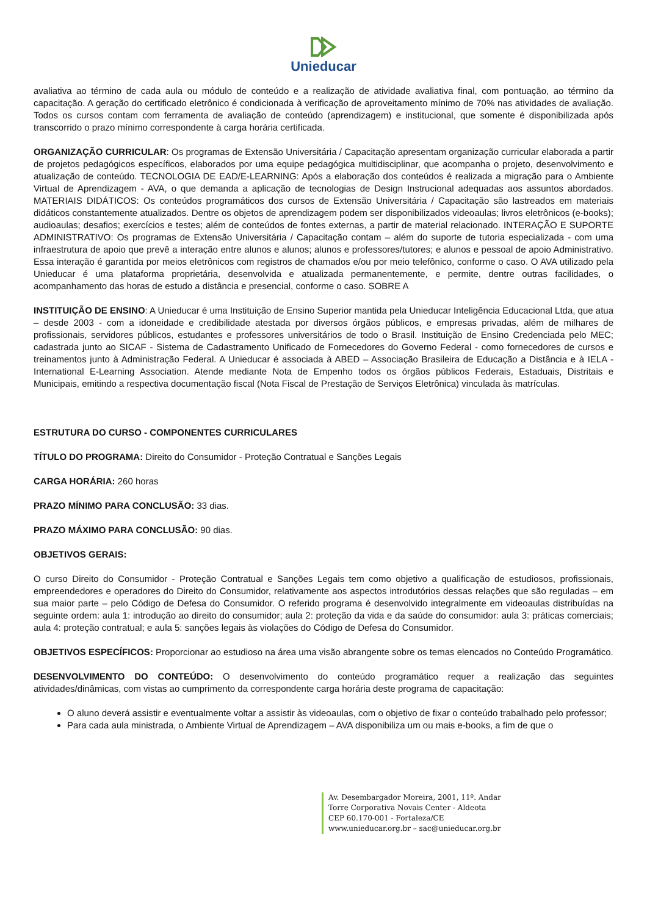Unieducar
avaliativa ao término de cada aula ou módulo de conteúdo e a realização de atividade avaliativa final, com pontuação, ao término da capacitação. A geração do certificado eletrônico é condicionada à verificação de aproveitamento mínimo de 70% nas atividades de avaliação. Todos os cursos contam com ferramenta de avaliação de conteúdo (aprendizagem) e institucional, que somente é disponibilizada após transcorrido o prazo mínimo correspondente à carga horária certificada.
ORGANIZAÇÃO CURRICULAR: Os programas de Extensão Universitária / Capacitação apresentam organização curricular elaborada a partir de projetos pedagógicos específicos, elaborados por uma equipe pedagógica multidisciplinar, que acompanha o projeto, desenvolvimento e atualização de conteúdo. TECNOLOGIA DE EAD/E-LEARNING: Após a elaboração dos conteúdos é realizada a migração para o Ambiente Virtual de Aprendizagem - AVA, o que demanda a aplicação de tecnologias de Design Instrucional adequadas aos assuntos abordados. MATERIAIS DIDÁTICOS: Os conteúdos programáticos dos cursos de Extensão Universitária / Capacitação são lastreados em materiais didáticos constantemente atualizados. Dentre os objetos de aprendizagem podem ser disponibilizados videoaulas; livros eletrônicos (e-books); audioaulas; desafios; exercícios e testes; além de conteúdos de fontes externas, a partir de material relacionado. INTERAÇÃO E SUPORTE ADMINISTRATIVO: Os programas de Extensão Universitária / Capacitação contam – além do suporte de tutoria especializada - com uma infraestrutura de apoio que prevê a interação entre alunos e alunos; alunos e professores/tutores; e alunos e pessoal de apoio Administrativo. Essa interação é garantida por meios eletrônicos com registros de chamados e/ou por meio telefônico, conforme o caso. O AVA utilizado pela Unieducar é uma plataforma proprietária, desenvolvida e atualizada permanentemente, e permite, dentre outras facilidades, o acompanhamento das horas de estudo a distância e presencial, conforme o caso. SOBRE A
INSTITUIÇÃO DE ENSINO: A Unieducar é uma Instituição de Ensino Superior mantida pela Unieducar Inteligência Educacional Ltda, que atua – desde 2003 - com a idoneidade e credibilidade atestada por diversos órgãos públicos, e empresas privadas, além de milhares de profissionais, servidores públicos, estudantes e professores universitários de todo o Brasil. Instituição de Ensino Credenciada pelo MEC; cadastrada junto ao SICAF - Sistema de Cadastramento Unificado de Fornecedores do Governo Federal - como fornecedores de cursos e treinamentos junto à Administração Federal. A Unieducar é associada à ABED – Associação Brasileira de Educação a Distância e à IELA - International E-Learning Association. Atende mediante Nota de Empenho todos os órgãos públicos Federais, Estaduais, Distritais e Municipais, emitindo a respectiva documentação fiscal (Nota Fiscal de Prestação de Serviços Eletrônica) vinculada às matrículas.
ESTRUTURA DO CURSO - COMPONENTES CURRICULARES
TÍTULO DO PROGRAMA: Direito do Consumidor - Proteção Contratual e Sanções Legais
CARGA HORÁRIA: 260 horas
PRAZO MÍNIMO PARA CONCLUSÃO: 33 dias.
PRAZO MÁXIMO PARA CONCLUSÃO: 90 dias.
OBJETIVOS GERAIS:
O curso Direito do Consumidor - Proteção Contratual e Sanções Legais tem como objetivo a qualificação de estudiosos, profissionais, empreendedores e operadores do Direito do Consumidor, relativamente aos aspectos introdutórios dessas relações que são reguladas – em sua maior parte – pelo Código de Defesa do Consumidor. O referido programa é desenvolvido integralmente em videoaulas distribuídas na seguinte ordem: aula 1: introdução ao direito do consumidor; aula 2: proteção da vida e da saúde do consumidor: aula 3: práticas comerciais; aula 4: proteção contratual; e aula 5: sanções legais às violações do Código de Defesa do Consumidor.
OBJETIVOS ESPECÍFICOS: Proporcionar ao estudioso na área uma visão abrangente sobre os temas elencados no Conteúdo Programático.
DESENVOLVIMENTO DO CONTEÚDO: O desenvolvimento do conteúdo programático requer a realização das seguintes atividades/dinâmicas, com vistas ao cumprimento da correspondente carga horária deste programa de capacitação:
O aluno deverá assistir e eventualmente voltar a assistir às videoaulas, com o objetivo de fixar o conteúdo trabalhado pelo professor;
Para cada aula ministrada, o Ambiente Virtual de Aprendizagem – AVA disponibiliza um ou mais e-books, a fim de que o
Av. Desembargador Moreira, 2001, 11º. Andar
Torre Corporativa Novais Center - Aldeota
CEP 60.170-001 - Fortaleza/CE
www.unieducar.org.br – sac@unieducar.org.br